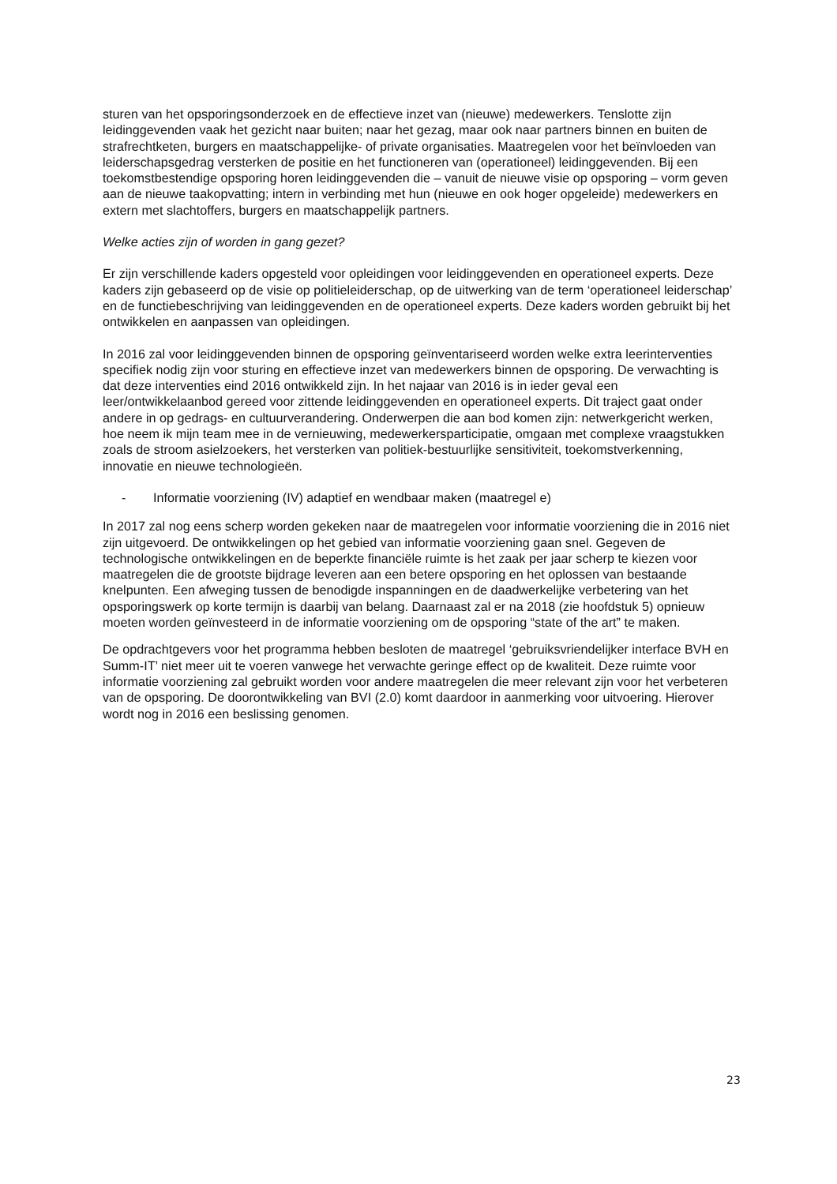sturen van het opsporingsonderzoek en de effectieve inzet van (nieuwe) medewerkers. Tenslotte zijn leidinggevenden vaak het gezicht naar buiten; naar het gezag, maar ook naar partners binnen en buiten de strafrechtketen, burgers en maatschappelijke- of private organisaties. Maatregelen voor het beïnvloeden van leiderschapsgedrag versterken de positie en het functioneren van (operationeel) leidinggevenden. Bij een toekomstbestendige opsporing horen leidinggevenden die – vanuit de nieuwe visie op opsporing – vorm geven aan de nieuwe taakopvatting; intern in verbinding met hun (nieuwe en ook hoger opgeleide) medewerkers en extern met slachtoffers, burgers en maatschappelijk partners.
Welke acties zijn of worden in gang gezet?
Er zijn verschillende kaders opgesteld voor opleidingen voor leidinggevenden en operationeel experts. Deze kaders zijn gebaseerd op de visie op politieleiderschap, op de uitwerking van de term ‘operationeel leiderschap’ en de functiebeschrijving van leidinggevenden en de operationeel experts. Deze kaders worden gebruikt bij het ontwikkelen en aanpassen van opleidingen.
In 2016 zal voor leidinggevenden binnen de opsporing geïnventariseerd worden welke extra leerinterventies specifiek nodig zijn voor sturing en effectieve inzet van medewerkers binnen de opsporing. De verwachting is dat deze interventies eind 2016 ontwikkeld zijn. In het najaar van 2016 is in ieder geval een leer/ontwikkelaanbod gereed voor zittende leidinggevenden en operationeel experts. Dit traject gaat onder andere in op gedrags- en cultuurverandering. Onderwerpen die aan bod komen zijn: netwerkgericht werken, hoe neem ik mijn team mee in de vernieuwing, medewerkersparticipatie, omgaan met complexe vraagstukken zoals de stroom asielzoekers, het versterken van politiek-bestuurlijke sensitiviteit, toekomstverkenning, innovatie en nieuwe technologieën.
- Informatie voorziening (IV) adaptief en wendbaar maken (maatregel e)
In 2017 zal nog eens scherp worden gekeken naar de maatregelen voor informatie voorziening die in 2016 niet zijn uitgevoerd. De ontwikkelingen op het gebied van informatie voorziening gaan snel. Gegeven de technologische ontwikkelingen en de beperkte financiële ruimte is het zaak per jaar scherp te kiezen voor maatregelen die de grootste bijdrage leveren aan een betere opsporing en het oplossen van bestaande knelpunten. Een afweging tussen de benodigde inspanningen en de daadwerkelijke verbetering van het opsporingswerk op korte termijn is daarbij van belang. Daarnaast zal er na 2018 (zie hoofdstuk 5) opnieuw moeten worden geïnvesteerd in de informatie voorziening om de opsporing “state of the art” te maken.
De opdrachtgevers voor het programma hebben besloten de maatregel ‘gebruiksvriendelijker interface BVH en Summ-IT’ niet meer uit te voeren vanwege het verwachte geringe effect op de kwaliteit. Deze ruimte voor informatie voorziening zal gebruikt worden voor andere maatregelen die meer relevant zijn voor het verbeteren van de opsporing. De doorontwikkeling van BVI (2.0) komt daardoor in aanmerking voor uitvoering. Hierover wordt nog in 2016 een beslissing genomen.
23